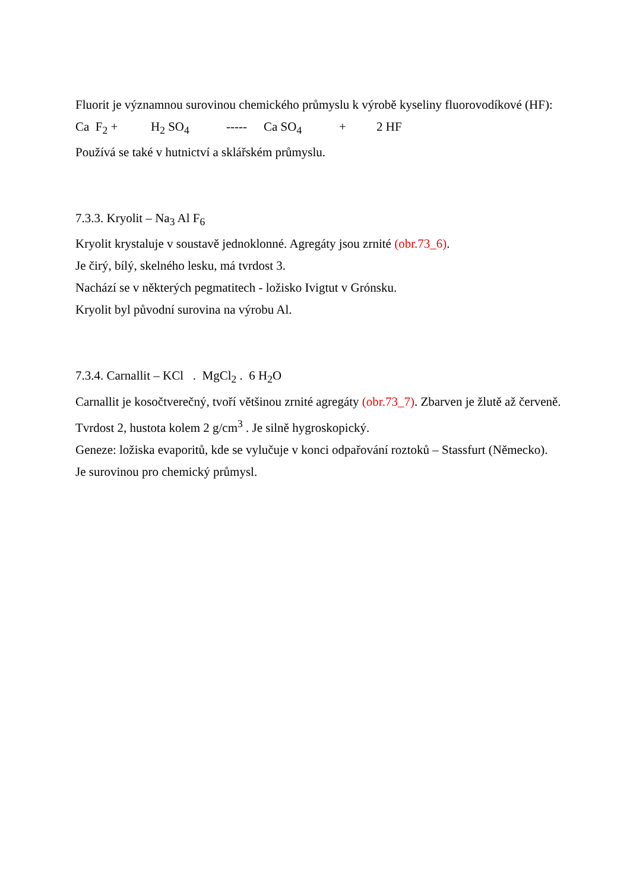Fluorit je významnou surovinou chemického průmyslu k výrobě kyseliny fluorovodíkové (HF):
Ca F<sub>2</sub> + H<sub>2</sub> SO<sub>4</sub> ----- Ca SO<sub>4</sub> + 2 HF
Používá se také v hutnictví a sklářském průmyslu.
7.3.3. Kryolit – Na<sub>3</sub> Al F<sub>6</sub>
Kryolit krystaluje v soustavě jednoklonné. Agregáty jsou zrnité (obr.73_6).
Je čirý, bílý, skelného lesku, má tvrdost 3.
Nachází se v některých pegmatitech - ložisko Ivigtut v Grónsku.
Kryolit byl původní surovina na výrobu Al.
7.3.4. Carnallit – KCl . MgCl<sub>2</sub> . 6 H<sub>2</sub>O
Carnallit je kosočtverečný, tvoří většinou zrnité agregáty (obr.73_7). Zbarven je žlutě až červeně. Tvrdost 2, hustota kolem 2 g/cm<sup>3</sup> . Je silně hygroskopický.
Geneze: ložiska evaporitů, kde se vylučuje v konci odpařování roztoků – Stassfurt (Německo).
Je surovinou pro chemický průmysl.